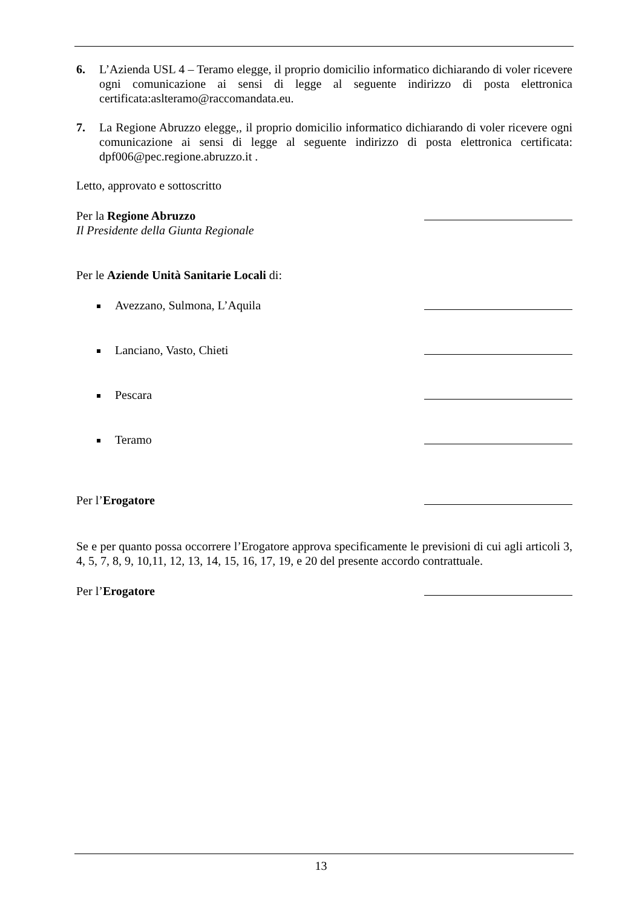6. L’Azienda USL 4 – Teramo elegge, il proprio domicilio informatico dichiarando di voler ricevere ogni comunicazione ai sensi di legge al seguente indirizzo di posta elettronica certificata:aslteramo@raccomandata.eu.
7. La Regione Abruzzo elegge,, il proprio domicilio informatico dichiarando di voler ricevere ogni comunicazione ai sensi di legge al seguente indirizzo di posta elettronica certificata: dpf006@pec.regione.abruzzo.it .
Letto, approvato e sottoscritto
Per la Regione Abruzzo
Il Presidente della Giunta Regionale
Per le Aziende Unità Sanitarie Locali di:
Avezzano, Sulmona, L’Aquila
Lanciano, Vasto, Chieti
Pescara
Teramo
Per l’Erogatore
Se e per quanto possa occorrere l’Erogatore approva specificamente le previsioni di cui agli articoli 3, 4, 5, 7, 8, 9, 10,11, 12, 13, 14, 15, 16, 17, 19, e 20 del presente accordo contrattuale.
Per l’Erogatore
13